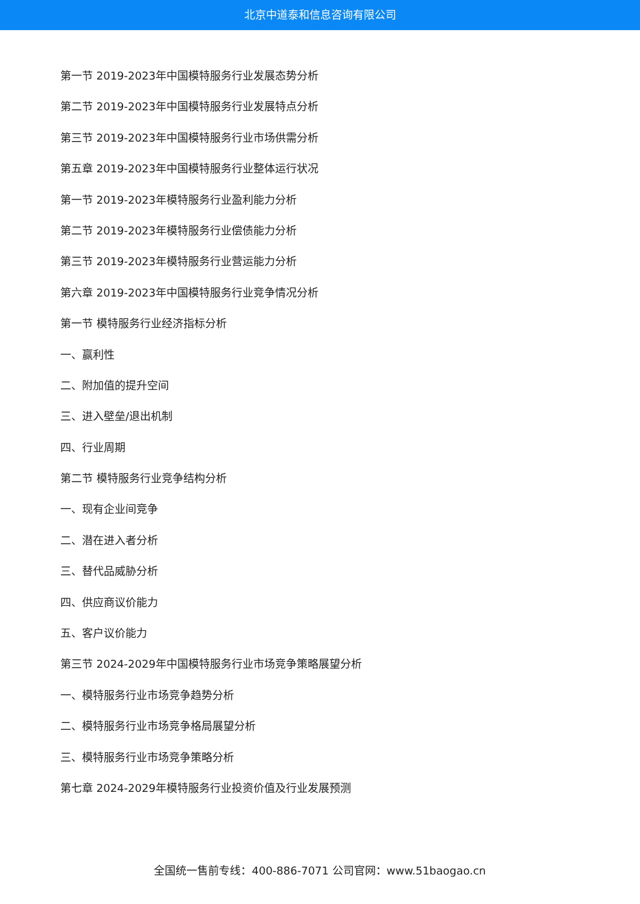北京中道泰和信息咨询有限公司
第一节 2019-2023年中国模特服务行业发展态势分析
第二节 2019-2023年中国模特服务行业发展特点分析
第三节 2019-2023年中国模特服务行业市场供需分析
第五章 2019-2023年中国模特服务行业整体运行状况
第一节 2019-2023年模特服务行业盈利能力分析
第二节 2019-2023年模特服务行业偿债能力分析
第三节 2019-2023年模特服务行业营运能力分析
第六章 2019-2023年中国模特服务行业竞争情况分析
第一节 模特服务行业经济指标分析
一、赢利性
二、附加值的提升空间
三、进入壁垒/退出机制
四、行业周期
第二节 模特服务行业竞争结构分析
一、现有企业间竞争
二、潜在进入者分析
三、替代品威胁分析
四、供应商议价能力
五、客户议价能力
第三节 2024-2029年中国模特服务行业市场竞争策略展望分析
一、模特服务行业市场竞争趋势分析
二、模特服务行业市场竞争格局展望分析
三、模特服务行业市场竞争策略分析
第七章 2024-2029年模特服务行业投资价值及行业发展预测
全国统一售前专线：400-886-7071 公司官网：www.51baogao.cn